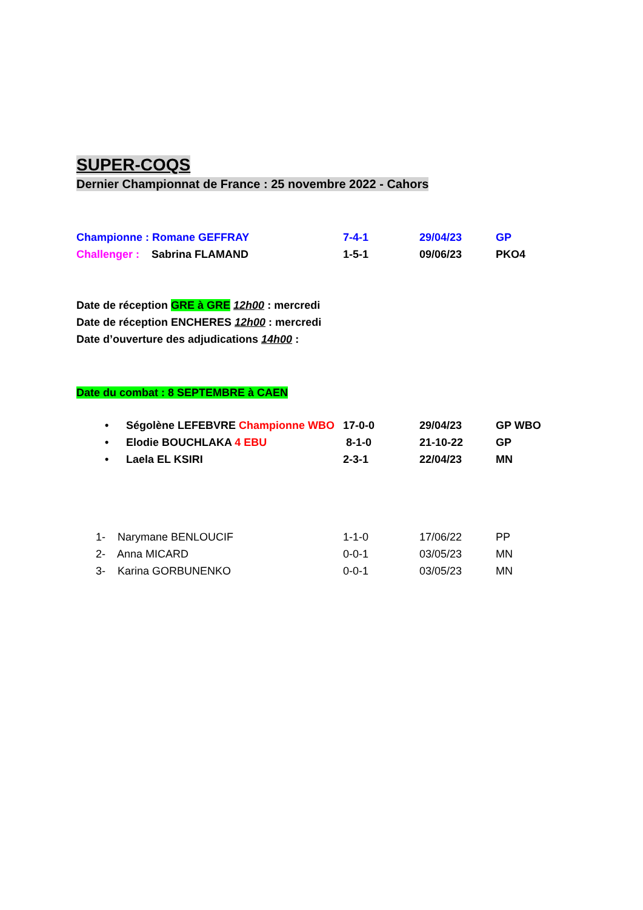SUPER-COQS
Dernier Championnat de France : 25 novembre 2022 - Cahors
Championne : Romane GEFFRAY 7-4-1 29/04/23 GP
Challenger : Sabrina FLAMAND 1-5-1 09/06/23 PKO4
Date de réception GRE à GRE 12h00 : mercredi
Date de réception ENCHERES 12h00 : mercredi
Date d’ouverture des adjudications 14h00 :
Date du combat : 8 SEPTEMBRE à CAEN
• Ségolène LEFEBVRE Championne WBO
17-0-0 29/04/23 GP WBO
• Elodie BOUCHLAKA 4 EBU 8-1-0 21-10-22 GP
• Laela EL KSIRI 2-3-1 22/04/23 MN
1- Narymane BENLOUCIF 1-1-0 17/06/22 PP
2- Anna MICARD 0-0-1 03/05/23 MN
3- Karina GORBUNENKO 0-0-1 03/05/23 MN